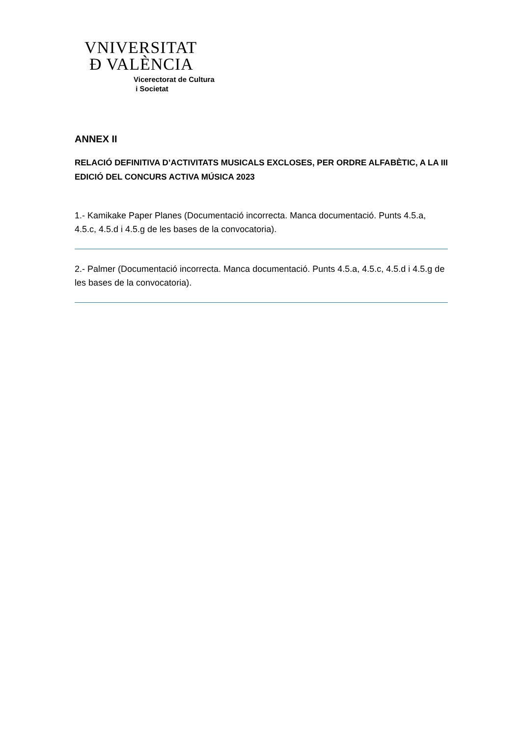VNIVERSITAT
Ð VALÈNCIA
Vicerectorat de Cultura
i Societat
ANNEX II
RELACIÓ DEFINITIVA D’ACTIVITATS MUSICALS EXCLOSES, PER ORDRE ALFABÈTIC, A LA III EDICIÓ DEL CONCURS ACTIVA MÚSICA 2023
1.- Kamikake Paper Planes (Documentació incorrecta. Manca documentació. Punts 4.5.a, 4.5.c, 4.5.d i 4.5.g de les bases de la convocatoria).
2.- Palmer (Documentació incorrecta. Manca documentació. Punts 4.5.a, 4.5.c, 4.5.d i 4.5.g de les bases de la convocatoria).